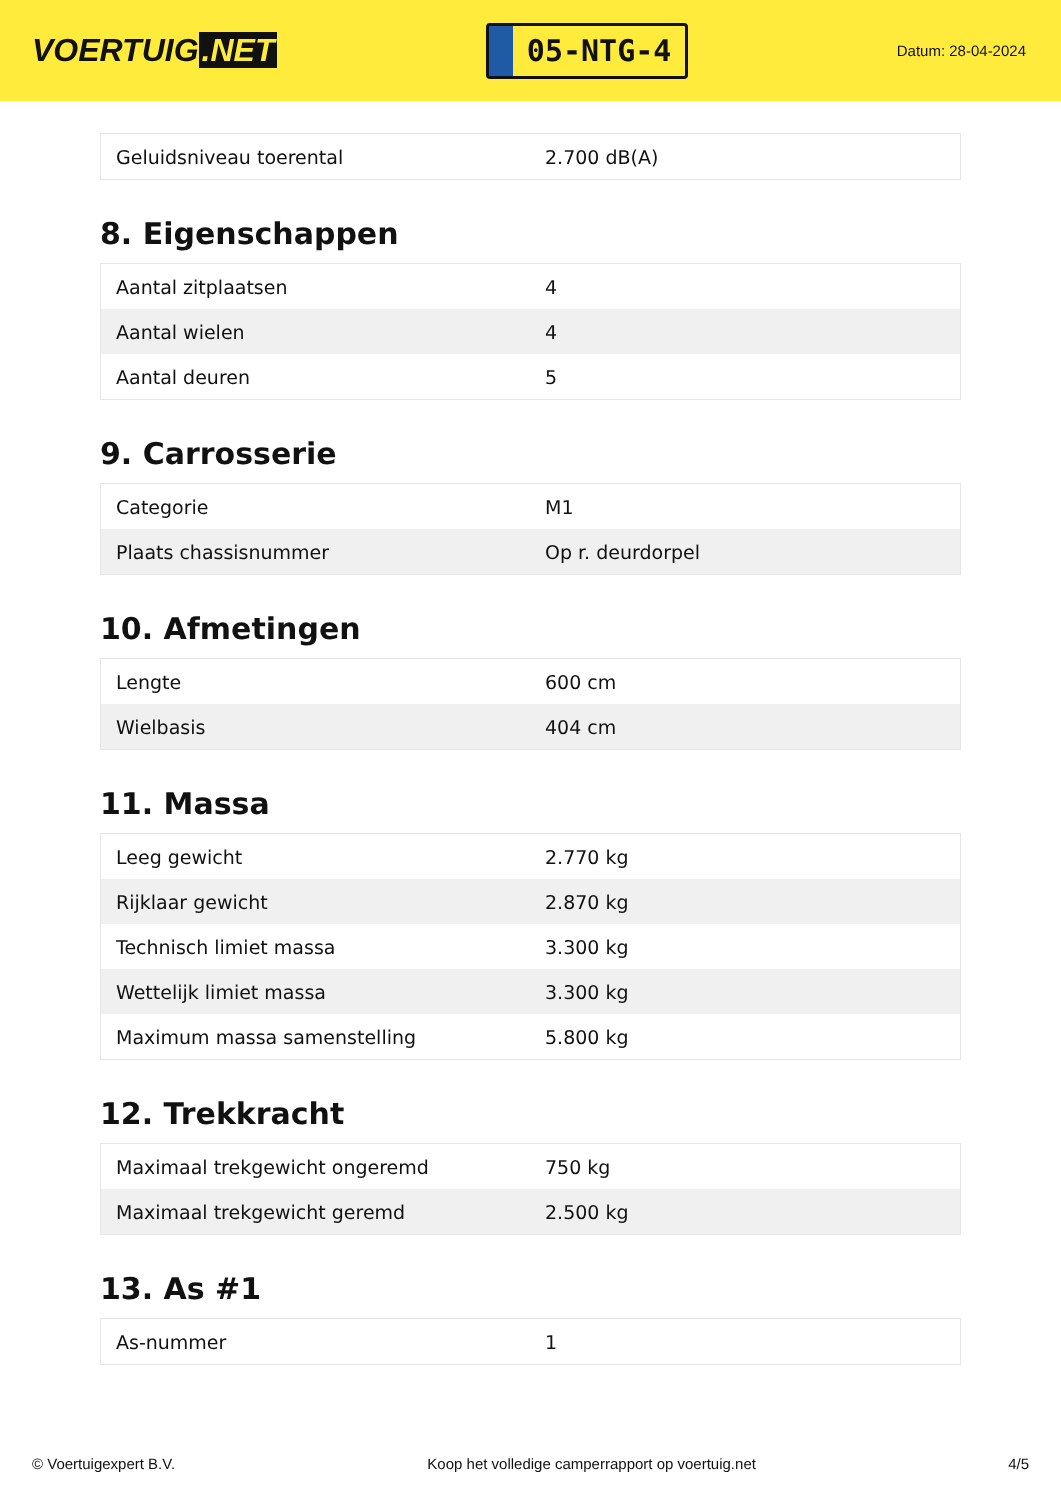VOERTUIG.NET
05-NTG-4
Datum: 28-04-2024
| Geluidsniveau toerental | 2.700 dB(A) |
8. Eigenschappen
| Aantal zitplaatsen | 4 |
| Aantal wielen | 4 |
| Aantal deuren | 5 |
9. Carrosserie
| Categorie | M1 |
| Plaats chassisnummer | Op r. deurdorpel |
10. Afmetingen
| Lengte | 600 cm |
| Wielbasis | 404 cm |
11. Massa
| Leeg gewicht | 2.770 kg |
| Rijklaar gewicht | 2.870 kg |
| Technisch limiet massa | 3.300 kg |
| Wettelijk limiet massa | 3.300 kg |
| Maximum massa samenstelling | 5.800 kg |
12. Trekkracht
| Maximaal trekgewicht ongeremd | 750 kg |
| Maximaal trekgewicht geremd | 2.500 kg |
13. As #1
| As-nummer | 1 |
© Voertuigexpert B.V. Koop het volledige camperrapport op voertuig.net 4/5